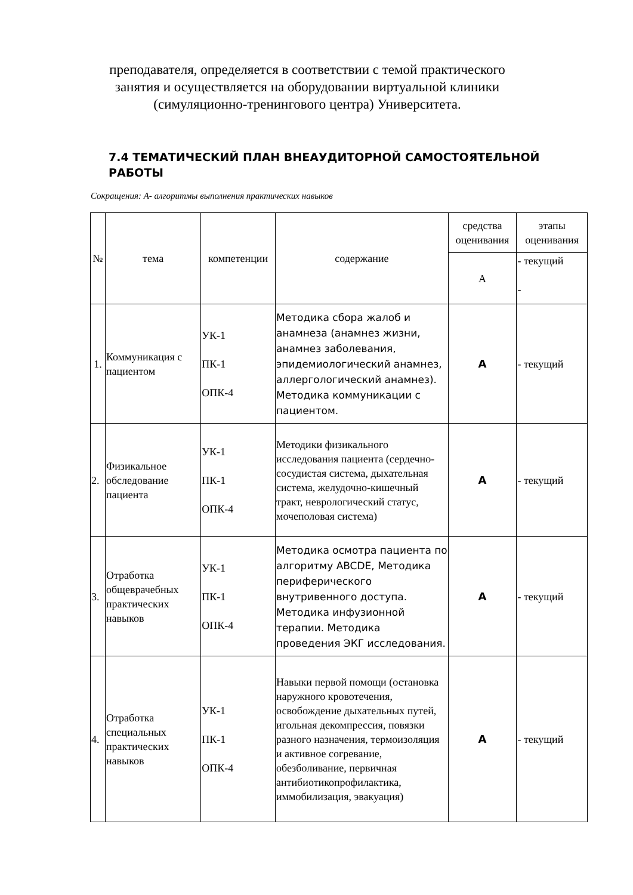преподавателя, определяется в соответствии с темой практического занятия и осуществляется на оборудовании виртуальной клиники (симуляционно-тренингового центра) Университета.
7.4 ТЕМАТИЧЕСКИЙ ПЛАН ВНЕАУДИТОРНОЙ САМОСТОЯТЕЛЬНОЙ
РАБОТЫ
Сокращения: А- алгоритмы выполнения практических навыков
| № | тема | компетенции | содержание | средства оценивания | этапы оценивания |
| --- | --- | --- | --- | --- | --- |
| | | | | А | - текущий - |
| 1. | Коммуникация с пациентом | УК-1 ПК-1 ОПК-4 | Методика сбора жалоб и анамнеза (анамнез жизни, анамнез заболевания, эпидемиологический анамнез, аллергологический анамнез). Методика коммуникации с пациентом. | А | - текущий |
| 2. | Физикальное обследование пациента | УК-1 ПК-1 ОПК-4 | Методики физикального исследования пациента (сердечно-сосудистая система, дыхательная система, желудочно-кишечный тракт, неврологический статус, мочеполовая система) | А | - текущий |
| 3. | Отработка общеврачебных практических навыков | УК-1 ПК-1 ОПК-4 | Методика осмотра пациента по алгоритму ABCDE, Методика периферического внутривенного доступа. Методика инфузионной терапии. Методика проведения ЭКГ исследования. | А | - текущий |
| 4. | Отработка специальных практических навыков | УК-1 ПК-1 ОПК-4 | Навыки первой помощи (остановка наружного кровотечения, освобождение дыхательных путей, игольная декомпрессия, повязки разного назначения, термоизоляция и активное согревание, обезболивание, первичная антибиотикопрофилактика, иммобилизация, эвакуация) | А | - текущий |